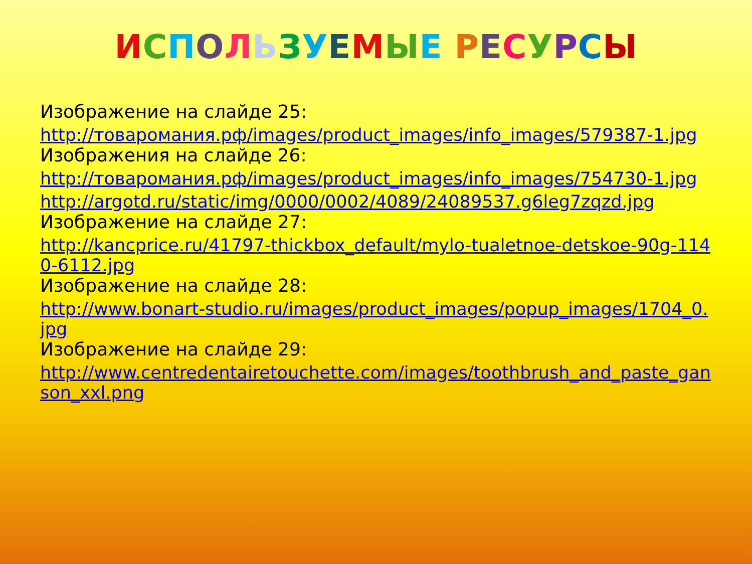ИСПОЛЬЗУЕМЫЕ РЕСУРСЫ
Изображение на слайде 25:
http://товаромания.рф/images/product_images/info_images/579387-1.jpg
Изображения на слайде 26:
http://товаромания.рф/images/product_images/info_images/754730-1.jpg
http://argotd.ru/static/img/0000/0002/4089/24089537.g6leg7zqzd.jpg
Изображение на слайде 27:
http://kancprice.ru/41797-thickbox_default/mylo-tualetnoe-detskoe-90g-1140-6112.jpg
Изображение на слайде 28:
http://www.bonart-studio.ru/images/product_images/popup_images/1704_0.jpg
Изображение на слайде 29:
http://www.centredentairetouchette.com/images/toothbrush_and_paste_ganson_xxl.png